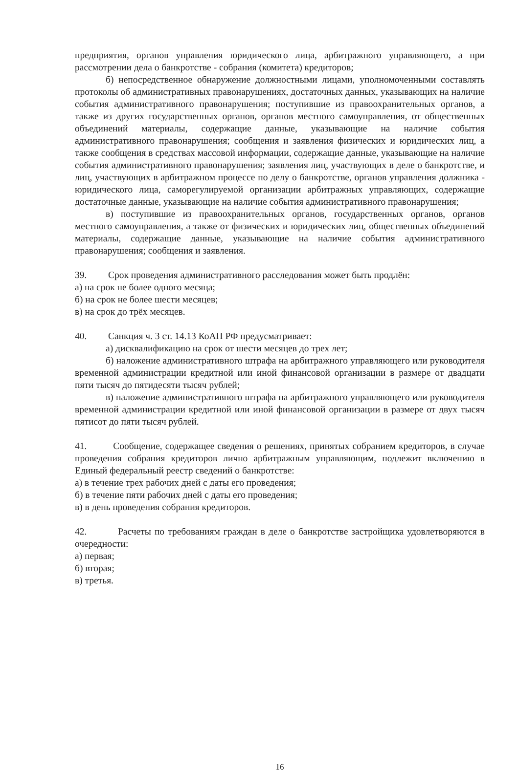предприятия, органов управления юридического лица, арбитражного управляющего, а при рассмотрении дела о банкротстве - собрания (комитета) кредиторов;
б) непосредственное обнаружение должностными лицами, уполномоченными составлять протоколы об административных правонарушениях, достаточных данных, указывающих на наличие события административного правонарушения; поступившие из правоохранительных органов, а также из других государственных органов, органов местного самоуправления, от общественных объединений материалы, содержащие данные, указывающие на наличие события административного правонарушения; сообщения и заявления физических и юридических лиц, а также сообщения в средствах массовой информации, содержащие данные, указывающие на наличие события административного правонарушения; заявления лиц, участвующих в деле о банкротстве, и лиц, участвующих в арбитражном процессе по делу о банкротстве, органов управления должника - юридического лица, саморегулируемой организации арбитражных управляющих, содержащие достаточные данные, указывающие на наличие события административного правонарушения;
в) поступившие из правоохранительных органов, государственных органов, органов местного самоуправления, а также от физических и юридических лиц, общественных объединений материалы, содержащие данные, указывающие на наличие события административного правонарушения; сообщения и заявления.
39. Срок проведения административного расследования может быть продлён:
а) на срок не более одного месяца;
б) на срок не более шести месяцев;
в) на срок до трёх месяцев.
40. Санкция ч. 3 ст. 14.13 КоАП РФ предусматривает:
а) дисквалификацию на срок от шести месяцев до трех лет;
б) наложение административного штрафа на арбитражного управляющего или руководителя временной администрации кредитной или иной финансовой организации в размере от двадцати пяти тысяч до пятидесяти тысяч рублей;
в) наложение административного штрафа на арбитражного управляющего или руководителя временной администрации кредитной или иной финансовой организации в размере от двух тысяч пятисот до пяти тысяч рублей.
41. Сообщение, содержащее сведения о решениях, принятых собранием кредиторов, в случае проведения собрания кредиторов лично арбитражным управляющим, подлежит включению в Единый федеральный реестр сведений о банкротстве:
а) в течение трех рабочих дней с даты его проведения;
б) в течение пяти рабочих дней с даты его проведения;
в) в день проведения собрания кредиторов.
42. Расчеты по требованиям граждан в деле о банкротстве застройщика удовлетворяются в очередности:
а) первая;
б) вторая;
в) третья.
16